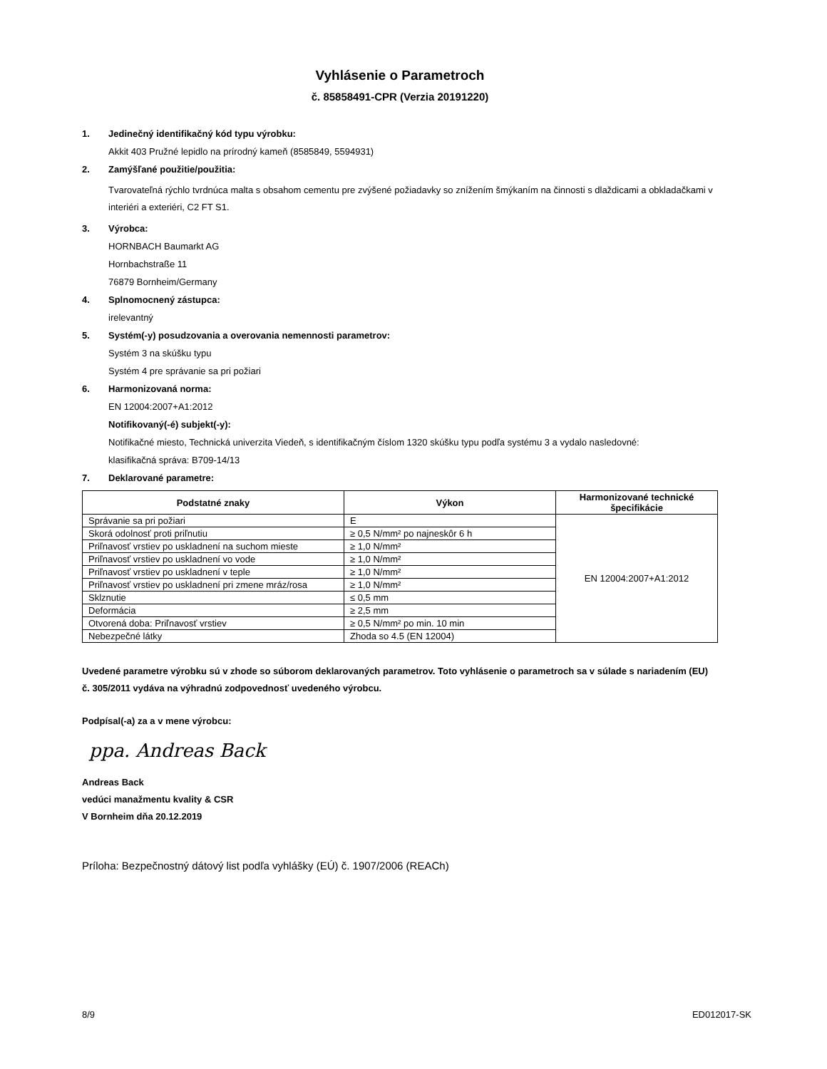Vyhlásenie o Parametroch
č. 85858491-CPR (Verzia 20191220)
1. Jedinečný identifikačný kód typu výrobku:
Akkit 403 Pružné lepidlo na prírodný kameň (8585849, 5594931)
2. Zamýšľané použitie/použitia:
Tvarovateľná rýchlo tvrdnúca malta s obsahom cementu pre zvýšené požiadavky so znížením šmýkaním na činnosti s dlaždicami a obkladačkami v interiéri a exteriéri, C2 FT S1.
3. Výrobca:
HORNBACH Baumarkt AG
Hornbachstraße 11
76879 Bornheim/Germany
4. Splnomocnený zástupca:
irelevantný
5. Systém(-y) posudzovania a overovania nemennosti parametrov:
Systém 3 na skúšku typu
Systém 4 pre správanie sa pri požiari
6. Harmonizovaná norma:
EN 12004:2007+A1:2012
Notifikovaný(-é) subjekt(-y):
Notifikačné miesto, Technická univerzita Viedeň, s identifikačným číslom 1320 skúšku typu podľa systému 3 a vydalo nasledovné:
klasifikačná správa: B709-14/13
7. Deklarované parametre:
| Podstatné znaky | Výkon | Harmonizované technické špecifikácie |
| --- | --- | --- |
| Správanie sa pri požiari | E | EN 12004:2007+A1:2012 |
| Skorá odolnosť proti priľnutiu | ≥ 0,5 N/mm² po najneskôr 6 h | |
| Priľnavosť vrstiev po uskladnení na suchom mieste | ≥ 1,0 N/mm² | |
| Priľnavosť vrstiev po uskladnení vo vode | ≥ 1,0 N/mm² | |
| Priľnavosť vrstiev po uskladnení v teple | ≥ 1,0 N/mm² | |
| Priľnavosť vrstiev po uskladnení pri zmene mráz/rosa | ≥ 1,0 N/mm² | |
| Sklznutie | ≤ 0,5 mm | |
| Deformácia | ≥ 2,5 mm | |
| Otvorená doba: Priľnavosť vrstiev | ≥ 0,5 N/mm² po min. 10 min | |
| Nebezpečné látky | Zhoda so 4.5 (EN 12004) | |
Uvedené parametre výrobku sú v zhode so súborom deklarovaných parametrov. Toto vyhlásenie o parametroch sa v súlade s nariadením (EU) č. 305/2011 vydáva na výhradnú zodpovednosť uvedeného výrobcu.
Podpísal(-a) za a v mene výrobcu:
ppa. Andreas Back
Andreas Back
vedúci manažmentu kvality & CSR
V Bornheim dňa 20.12.2019
Príloha: Bezpečnostný dátový list podľa vyhlášky (EÚ) č. 1907/2006 (REACh)
8/9 ED012017-SK